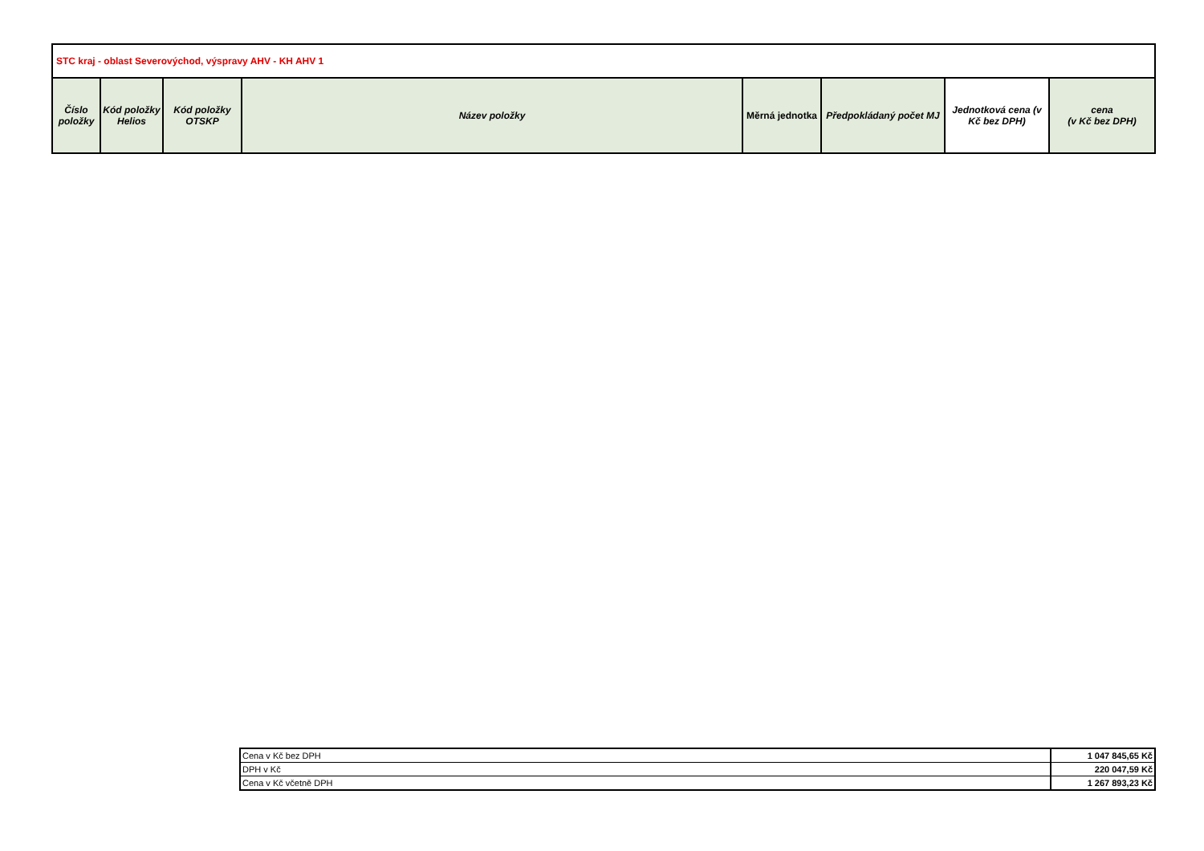| STC kraj - oblast Severovýchod, výspravy AHV - KH AHV 1 | | | | | | | |
| Číslo položky | Kód položky Helios | Kód položky OTSKP | Název položky | Měrná jednotka | Předpokládaný počet MJ | Jednotková cena (v Kč bez DPH) | cena (v Kč bez DPH) |
| Cena v Kč bez DPH | 1 047 845,65 Kč |
| DPH v Kč | 220 047,59 Kč |
| Cena v Kč včetně DPH | 1 267 893,23 Kč |